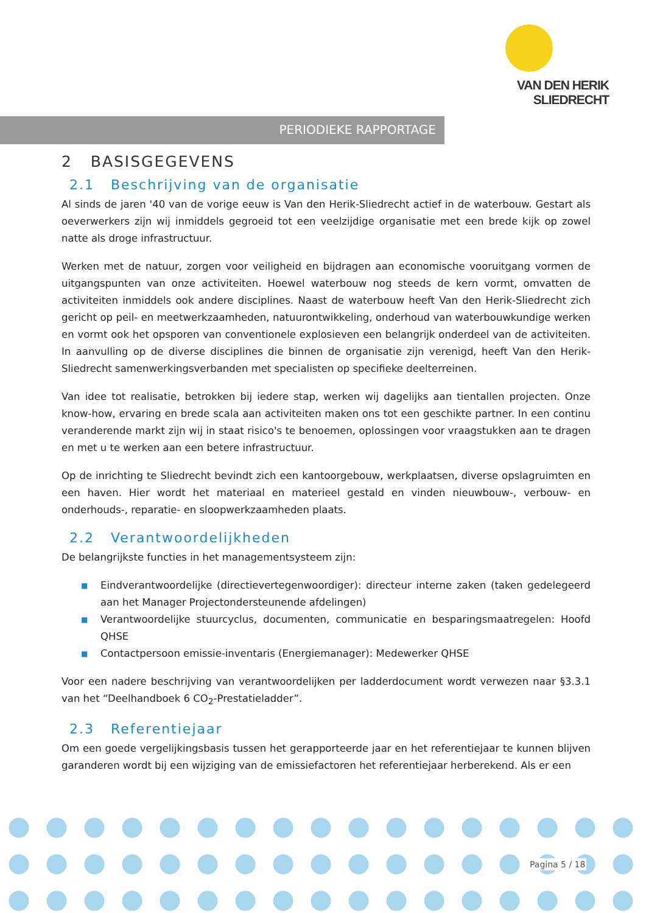VAN DEN HERIK
SLIEDRECHT
PERIODIEKE RAPPORTAGE
2 BASISGEGEVENS
2.1 Beschrijving van de organisatie
Al sinds de jaren '40 van de vorige eeuw is Van den Herik-Sliedrecht actief in de waterbouw. Gestart als oeverwerkers zijn wij inmiddels gegroeid tot een veelzijdige organisatie met een brede kijk op zowel natte als droge infrastructuur.
Werken met de natuur, zorgen voor veiligheid en bijdragen aan economische vooruitgang vormen de uitgangspunten van onze activiteiten. Hoewel waterbouw nog steeds de kern vormt, omvatten de activiteiten inmiddels ook andere disciplines. Naast de waterbouw heeft Van den Herik-Sliedrecht zich gericht op peil- en meetwerkzaamheden, natuurontwikkeling, onderhoud van waterbouwkundige werken en vormt ook het opsporen van conventionele explosieven een belangrijk onderdeel van de activiteiten. In aanvulling op de diverse disciplines die binnen de organisatie zijn verenigd, heeft Van den Herik-Sliedrecht samenwerkingsverbanden met specialisten op specifieke deelterreinen.
Van idee tot realisatie, betrokken bij iedere stap, werken wij dagelijks aan tientallen projecten. Onze know-how, ervaring en brede scala aan activiteiten maken ons tot een geschikte partner. In een continu veranderende markt zijn wij in staat risico's te benoemen, oplossingen voor vraagstukken aan te dragen en met u te werken aan een betere infrastructuur.
Op de inrichting te Sliedrecht bevindt zich een kantoorgebouw, werkplaatsen, diverse opslagruimten en een haven. Hier wordt het materiaal en materieel gestald en vinden nieuwbouw-, verbouw- en onderhouds-, reparatie- en sloopwerkzaamheden plaats.
2.2 Verantwoordelijkheden
De belangrijkste functies in het managementsysteem zijn:
■ Eindverantwoordelijke (directievertegenwoordiger): directeur interne zaken (taken gedelegeerd aan het Manager Projectondersteunende afdelingen)
■ Verantwoordelijke stuurcyclus, documenten, communicatie en besparingsmaatregelen: Hoofd QHSE
■ Contactpersoon emissie-inventaris (Energiemanager): Medewerker QHSE
Voor een nadere beschrijving van verantwoordelijken per ladderdocument wordt verwezen naar §3.3.1 van het “Deelhandboek 6 CO<sub>2</sub>-Prestatieladder”.
2.3 Referentiejaar
Om een goede vergelijkingsbasis tussen het gerapporteerde jaar en het referentiejaar te kunnen blijven garanderen wordt bij een wijziging van de emissiefactoren het referentiejaar herberekend. Als er een
Pagina 5 / 18